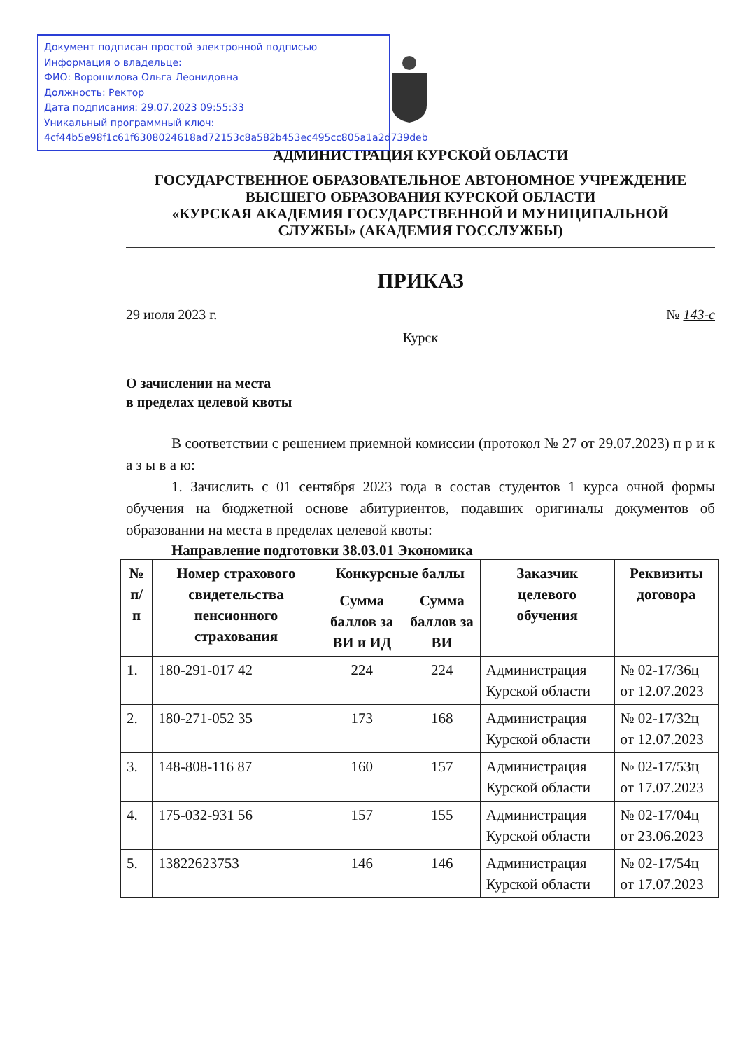Документ подписан простой электронной подписью
Информация о владельце:
ФИО: Ворошилова Ольга Леонидовна
Должность: Ректор
Дата подписания: 29.07.2023 09:55:33
Уникальный программный ключ:
4cf44b5e98f1c61f6308024618ad72153c8a582b453ec495cc805a1a2d739deb
АДМИНИСТРАЦИЯ КУРСКОЙ ОБЛАСТИ
ГОСУДАРСТВЕННОЕ ОБРАЗОВАТЕЛЬНОЕ АВТОНОМНОЕ УЧРЕЖДЕНИЕ
ВЫСШЕГО ОБРАЗОВАНИЯ КУРСКОЙ ОБЛАСТИ
«КУРСКАЯ АКАДЕМИЯ ГОСУДАРСТВЕННОЙ И МУНИЦИПАЛЬНОЙ
СЛУЖБЫ» (АКАДЕМИЯ ГОССЛУЖБЫ)
ПРИКАЗ
29 июля 2023 г. № 143-с
Курск
О зачислении на места
в пределах целевой квоты
В соответствии с решением приемной комиссии (протокол № 27 от 29.07.2023) п р и к а з ы в а ю:
1. Зачислить с 01 сентября 2023 года в состав студентов 1 курса очной формы обучения на бюджетной основе абитуриентов, подавших оригиналы документов об образовании на места в пределах целевой квоты:
Направление подготовки 38.03.01 Экономика
| № п/п | Номер страхового свидетельства пенсионного страхования | Конкурсные баллы | | Заказчик целевого обучения | Реквизиты договора |
| --- | --- | --- | --- | --- | --- |
| | | Сумма баллов за ВИ и ИД | Сумма баллов за ВИ | | |
| 1. | 180-291-017 42 | 224 | 224 | Администрация Курской области | № 02-17/36ц от 12.07.2023 |
| 2. | 180-271-052 35 | 173 | 168 | Администрация Курской области | № 02-17/32ц от 12.07.2023 |
| 3. | 148-808-116 87 | 160 | 157 | Администрация Курской области | № 02-17/53ц от 17.07.2023 |
| 4. | 175-032-931 56 | 157 | 155 | Администрация Курской области | № 02-17/04ц от 23.06.2023 |
| 5. | 13822623753 | 146 | 146 | Администрация Курской области | № 02-17/54ц от 17.07.2023 |